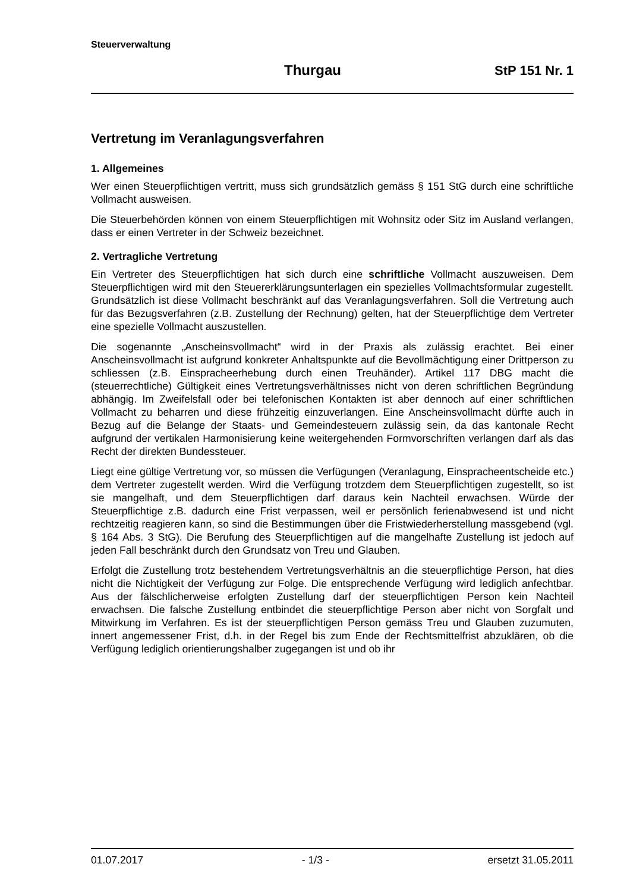Steuerverwaltung
Thurgau StP 151 Nr. 1
Vertretung im Veranlagungsverfahren
1. Allgemeines
Wer einen Steuerpflichtigen vertritt, muss sich grundsätzlich gemäss § 151 StG durch eine schriftliche Vollmacht ausweisen.
Die Steuerbehörden können von einem Steuerpflichtigen mit Wohnsitz oder Sitz im Ausland verlangen, dass er einen Vertreter in der Schweiz bezeichnet.
2. Vertragliche Vertretung
Ein Vertreter des Steuerpflichtigen hat sich durch eine schriftliche Vollmacht auszuweisen. Dem Steuerpflichtigen wird mit den Steuererklärungsunterlagen ein spezielles Vollmachtsformular zugestellt. Grundsätzlich ist diese Vollmacht beschränkt auf das Veranlagungsverfahren. Soll die Vertretung auch für das Bezugsverfahren (z.B. Zustellung der Rechnung) gelten, hat der Steuerpflichtige dem Vertreter eine spezielle Vollmacht auszustellen.
Die sogenannte „Anscheinsvollmacht“ wird in der Praxis als zulässig erachtet. Bei einer Anscheinsvollmacht ist aufgrund konkreter Anhaltspunkte auf die Bevollmächtigung einer Drittperson zu schliessen (z.B. Einspracheerhebung durch einen Treuhänder). Artikel 117 DBG macht die (steuerrechtliche) Gültigkeit eines Vertretungsverhältnisses nicht von deren schriftlichen Begründung abhängig. Im Zweifelsfall oder bei telefonischen Kontakten ist aber dennoch auf einer schriftlichen Vollmacht zu beharren und diese frühzeitig einzuverlangen. Eine Anscheinsvollmacht dürfte auch in Bezug auf die Belange der Staats- und Gemeindesteuern zulässig sein, da das kantonale Recht aufgrund der vertikalen Harmonisierung keine weitergehenden Formvorschriften verlangen darf als das Recht der direkten Bundessteuer.
Liegt eine gültige Vertretung vor, so müssen die Verfügungen (Veranlagung, Einspracheentscheide etc.) dem Vertreter zugestellt werden. Wird die Verfügung trotzdem dem Steuerpflichtigen zugestellt, so ist sie mangelhaft, und dem Steuerpflichtigen darf daraus kein Nachteil erwachsen. Würde der Steuerpflichtige z.B. dadurch eine Frist verpassen, weil er persönlich ferienabwesend ist und nicht rechtzeitig reagieren kann, so sind die Bestimmungen über die Fristwiederherstellung massgebend (vgl. § 164 Abs. 3 StG). Die Berufung des Steuerpflichtigen auf die mangelhafte Zustellung ist jedoch auf jeden Fall beschränkt durch den Grundsatz von Treu und Glauben.
Erfolgt die Zustellung trotz bestehendem Vertretungsverhältnis an die steuerpflichtige Person, hat dies nicht die Nichtigkeit der Verfügung zur Folge. Die entsprechende Verfügung wird lediglich anfechtbar. Aus der fälschlicherweise erfolgten Zustellung darf der steuerpflichtigen Person kein Nachteil erwachsen. Die falsche Zustellung entbindet die steuerpflichtige Person aber nicht von Sorgfalt und Mitwirkung im Verfahren. Es ist der steuerpflichtigen Person gemäss Treu und Glauben zuzumuten, innert angemessener Frist, d.h. in der Regel bis zum Ende der Rechtsmittelfrist abzuklären, ob die Verfügung lediglich orientierungshalber zugegangen ist und ob ihr
01.07.2017 - 1/3 - ersetzt 31.05.2011